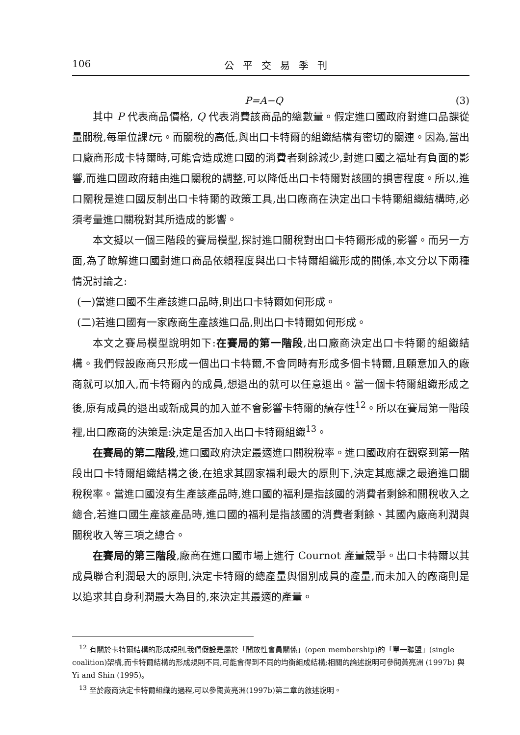106 公平交易季刊
P=A−Q (3)
其中 P 代表商品價格, Q 代表消費該商品的總數量。假定進口國政府對進口品課從量關稅,每單位課t元。而關稅的高低,與出口卡特爾的組織結構有密切的關連。因為,當出口廠商形成卡特爾時,可能會造成進口國的消費者剩餘減少,對進口國之福址有負面的影響,而進口國政府藉由進口關稅的調整,可以降低出口卡特爾對該國的損害程度。所以,進口關稅是進口國反制出口卡特爾的政策工具,出口廠商在決定出口卡特爾組織結構時,必須考量進口關稅對其所造成的影響。
本文擬以一個三階段的賽局模型,探討進口關稅對出口卡特爾形成的影響。而另一方面,為了瞭解進口國對進口商品依賴程度與出口卡特爾組織形成的關係,本文分以下兩種情況討論之:
(一)當進口國不生產該進口品時,則出口卡特爾如何形成。
(二)若進口國有一家廠商生產該進口品,則出口卡特爾如何形成。
本文之賽局模型說明如下:在賽局的第一階段,出口廠商決定出口卡特爾的組織結構。我們假設廠商只形成一個出口卡特爾,不會同時有形成多個卡特爾,且願意加入的廠商就可以加入,而卡特爾內的成員,想退出的就可以任意退出。當一個卡特爾組織形成之後,原有成員的退出或新成員的加入並不會影響卡特爾的續存性<sup>12</sup>。所以在賽局第一階段裡,出口廠商的決策是:決定是否加入出口卡特爾組織<sup>13</sup>。
在賽局的第二階段,進口國政府決定最適進口關稅稅率。進口國政府在觀察到第一階段出口卡特爾組織結構之後,在追求其國家福利最大的原則下,決定其應課之最適進口關稅稅率。當進口國沒有生產該產品時,進口國的福利是指該國的消費者剩餘和關稅收入之總合,若進口國生產該產品時,進口國的福利是指該國的消費者剩餘、其國內廠商利潤與關稅收入等三項之總合。
在賽局的第三階段,廠商在進口國市場上進行 Cournot 產量競爭。出口卡特爾以其成員聯合利潤最大的原則,決定卡特爾的總產量與個別成員的產量,而未加入的廠商則是以追求其自身利潤最大為目的,來決定其最適的產量。
<sup>12</sup> 有關於卡特爾結構的形成規則,我們假設是屬於「開放性會員關係」(open membership)的「單一聯盟」(single coalition)架構,而卡特爾結構的形成規則不同,可能會得到不同的均衡組成結構;相關的論述說明可參閱黃亮洲 (1997b) 與Yi and Shin (1995)。
<sup>13</sup> 至於廠商決定卡特爾組織的過程,可以參閱黃亮洲(1997b)第二章的敘述說明。